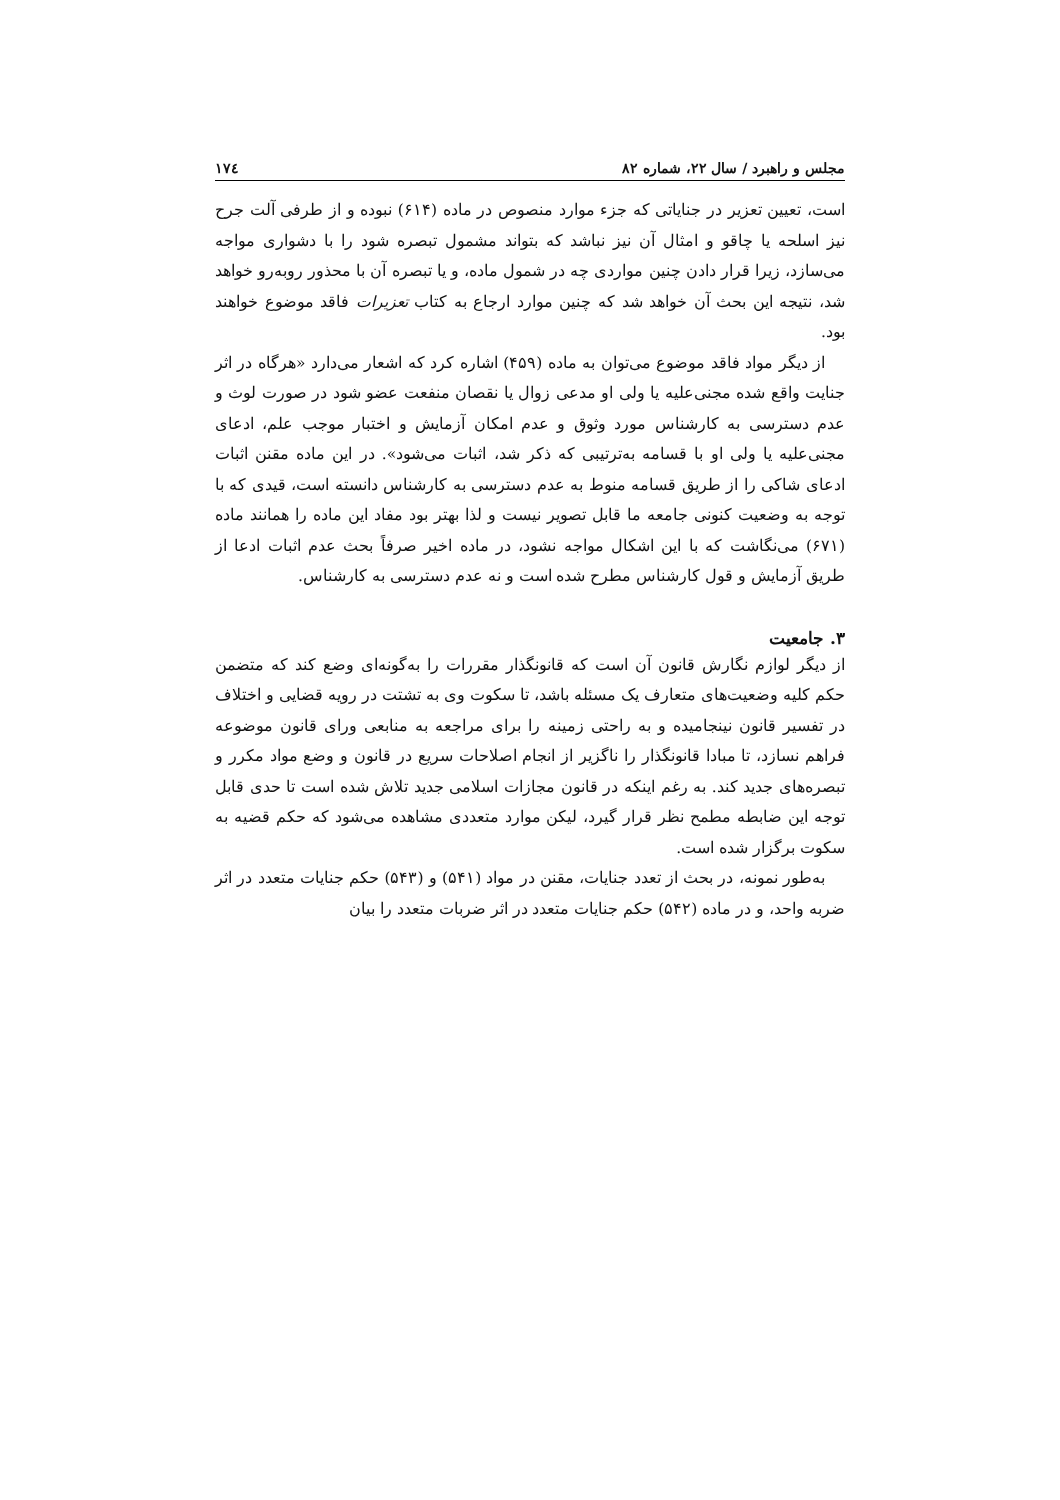مجلس و راهبرد / سال ۲۲، شماره ۸۲ ۱۷٤
است، تعیین تعزیر در جنایاتی که جزء موارد منصوص در ماده (۶۱۴) نبوده و از طرفی آلت جرح نیز اسلحه یا چاقو و امثال آن نیز نباشد که بتواند مشمول تبصره شود را با دشواری مواجه می‌سازد، زیرا قرار دادن چنین مواردی چه در شمول ماده، و یا تبصره آن با محذور روبه‌رو خواهد شد، نتیجه این بحث آن خواهد شد که چنین موارد ارجاع به کتاب تعزیرات فاقد موضوع خواهند بود.
از دیگر مواد فاقد موضوع می‌توان به ماده (۴۵۹) اشاره کرد که اشعار می‌دارد «هرگاه در اثر جنایت واقع شده مجنی‌علیه یا ولی او مدعی زوال یا نقصان منفعت عضو شود در صورت لوث و عدم دسترسی به کارشناس مورد وثوق و عدم امکان آزمایش و اختبار موجب علم، ادعای مجنی‌علیه یا ولی او با قسامه به‌ترتیبی که ذکر شد، اثبات می‌شود». در این ماده مقنن اثبات ادعای شاکی را از طریق قسامه منوط به عدم دسترسی به کارشناس دانسته است، قیدی که با توجه به وضعیت کنونی جامعه ما قابل تصویر نیست و لذا بهتر بود مفاد این ماده را همانند ماده (۶۷۱) می‌نگاشت که با این اشکال مواجه نشود، در ماده اخیر صرفاً بحث عدم اثبات ادعا از طریق آزمایش و قول کارشناس مطرح شده است و نه عدم دسترسی به کارشناس.
۳. جامعیت
از دیگر لوازم نگارش قانون آن است که قانونگذار مقررات را به‌گونه‌ای وضع کند که متضمن حکم کلیه وضعیت‌های متعارف یک مسئله باشد، تا سکوت وی به تشتت در رویه قضایی و اختلاف در تفسیر قانون نینجامیده و به راحتی زمینه را برای مراجعه به منابعی ورای قانون موضوعه فراهم نسازد، تا مبادا قانونگذار را ناگزیر از انجام اصلاحات سریع در قانون و وضع مواد مکرر و تبصره‌های جدید کند. به رغم اینکه در قانون مجازات اسلامی جدید تلاش شده است تا حدی قابل توجه این ضابطه مطمح نظر قرار گیرد، لیکن موارد متعددی مشاهده می‌شود که حکم قضیه به سکوت برگزار شده است.
به‌طور نمونه، در بحث از تعدد جنایات، مقنن در مواد (۵۴۱) و (۵۴۳) حکم جنایات متعدد در اثر ضربه واحد، و در ماده (۵۴۲) حکم جنایات متعدد در اثر ضربات متعدد را بیان